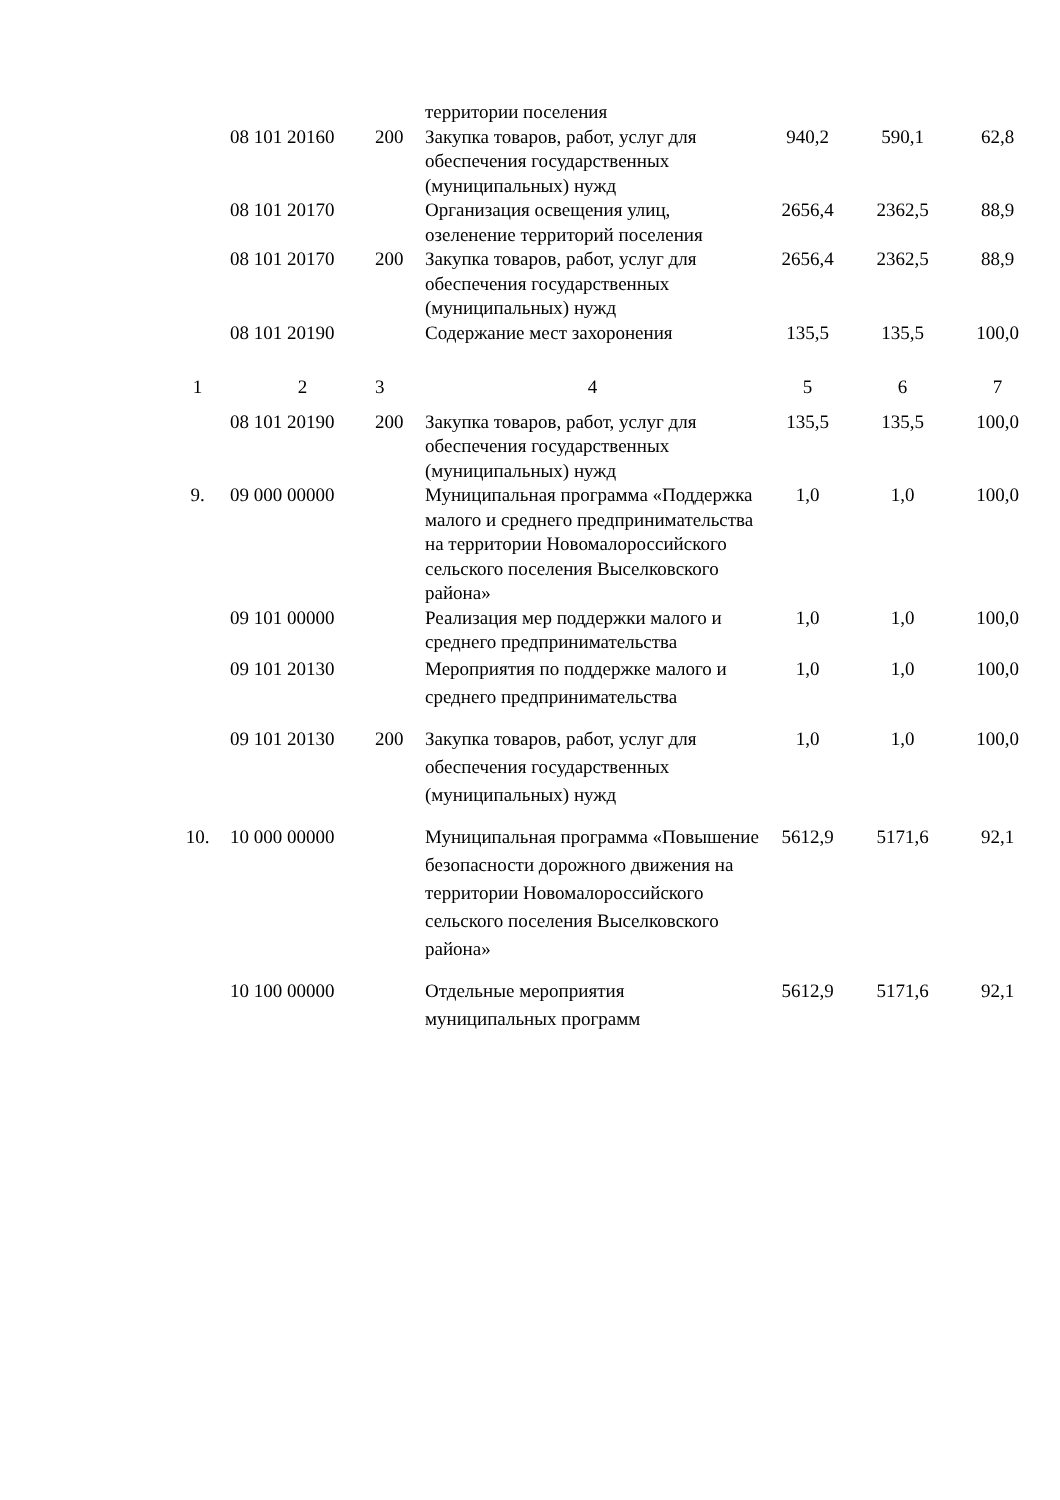| | | | территории поселения | | | |
| | 08 101 20160 | 200 | Закупка товаров, работ, услуг для обеспечения государственных (муниципальных) нужд | 940,2 | 590,1 | 62,8 |
| | 08 101 20170 | | Организация освещения улиц, озеленение территорий поселения | 2656,4 | 2362,5 | 88,9 |
| | 08 101 20170 | 200 | Закупка товаров, работ, услуг для обеспечения государственных (муниципальных) нужд | 2656,4 | 2362,5 | 88,9 |
| | 08 101 20190 | | Содержание мест захоронения | 135,5 | 135,5 | 100,0 |
| 1 | 2 | 3 | 4 | 5 | 6 | 7 |
| | 08 101 20190 | 200 | Закупка товаров, работ, услуг для обеспечения государственных (муниципальных) нужд | 135,5 | 135,5 | 100,0 |
| 9. | 09 000 00000 | | Муниципальная программа «Поддержка малого и среднего предпринимательства на территории Новомалороссийского сельского поселения Выселковского района» | 1,0 | 1,0 | 100,0 |
| | 09 101 00000 | | Реализация мер поддержки малого и среднего предпринимательства | 1,0 | 1,0 | 100,0 |
| | 09 101 20130 | | Мероприятия по поддержке малого и среднего предпринимательства | 1,0 | 1,0 | 100,0 |
| | 09 101 20130 | 200 | Закупка товаров, работ, услуг для обеспечения государственных (муниципальных) нужд | 1,0 | 1,0 | 100,0 |
| 10. | 10 000 00000 | | Муниципальная программа «Повышение безопасности дорожного движения на территории Новомалороссийского сельского поселения Выселковского района» | 5612,9 | 5171,6 | 92,1 |
| | 10 100 00000 | | Отдельные мероприятия муниципальных программ | 5612,9 | 5171,6 | 92,1 |